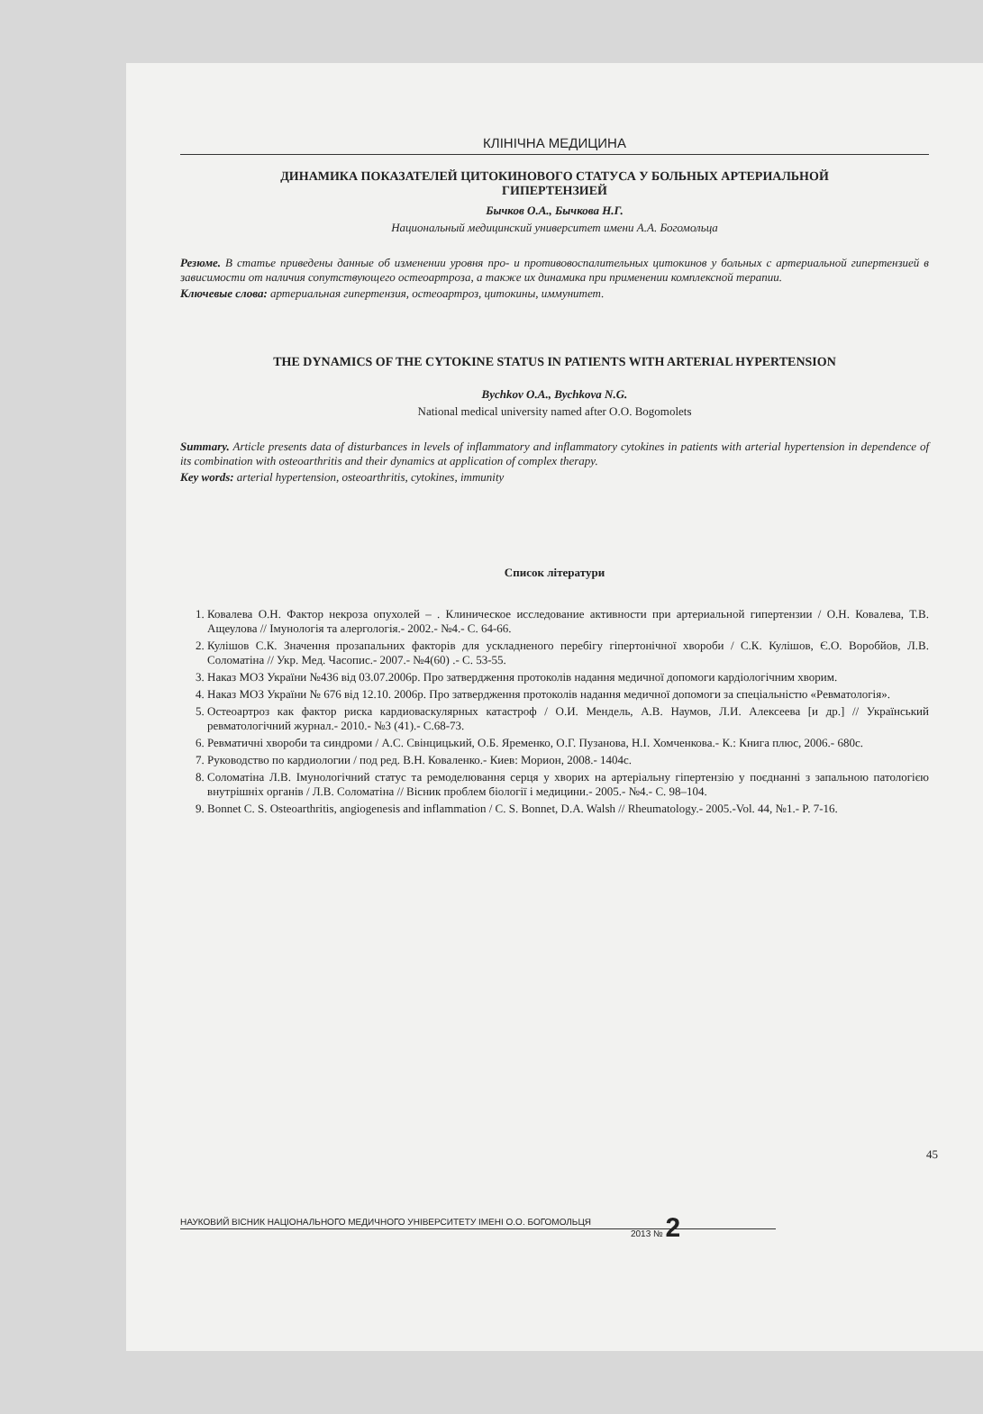КЛІНІЧНА МЕДИЦИНА
ДИНАМИКА ПОКАЗАТЕЛЕЙ ЦИТОКИНОВОГО СТАТУСА У БОЛЬНЫХ АРТЕРИАЛЬНОЙ ГИПЕРТЕНЗИЕЙ
Бычков О.А., Бычкова Н.Г.
Национальный медицинский университет имени А.А. Богомольца
Резюме. В статье приведены данные об изменении уровня про- и противовоспалительных цитокинов у больных с артериальной гипертензией в зависимости от наличия сопутствующего остеоартроза, а также их динамика при применении комплексной терапии.
Ключевые слова: артериальная гипертензия, остеоартроз, цитокины, иммунитет.
THE DYNAMICS OF THE CYTOKINE STATUS IN PATIENTS WITH ARTERIAL HYPERTENSION
Bychkov O.A., Bychkova N.G.
National medical university named after O.O. Bogomolets
Summary. Article presents data of disturbances in levels of inflammatory and inflammatory cytokines in patients with arterial hypertension in dependence of its combination with osteoarthritis and their dynamics at application of complex therapy.
Key words: arterial hypertension, osteoarthritis, cytokines, immunity
Список літератури
1. Ковалева О.Н. Фактор некроза опухолей – . Клиническое исследование активности при артериальной гипертензии / О.Н. Ковалева, Т.В. Ащеулова // Імунологія та алергологія.- 2002.- №4.- С. 64-66.
2. Кулішов С.К. Значення прозапальних факторів для ускладненого перебігу гіпертонічної хвороби / С.К. Кулішов, Є.О. Воробйов, Л.В. Соломатіна // Укр. Мед. Часопис.- 2007.- №4(60) .- С. 53-55.
3. Наказ МОЗ України №436 від 03.07.2006р. Про затвердження протоколів надання медичної допомоги кардіологічним хворим.
4. Наказ МОЗ України № 676 від 12.10. 2006р. Про затвердження протоколів надання медичної допомоги за спеціальністю «Ревматологія».
5. Остеоартроз как фактор риска кардиоваскулярных катастроф / О.И. Мендель, А.В. Наумов, Л.И. Алексеева [и др.] // Український ревматологічний журнал.- 2010.- №3 (41).- С.68-73.
6. Ревматичні хвороби та синдроми / А.С. Свінцицький, О.Б. Яременко, О.Г. Пузанова, Н.І. Хомченкова.- К.: Книга плюс, 2006.- 680с.
7. Руководство по кардиологии / под ред. В.Н. Коваленко.- Киев: Морион, 2008.- 1404с.
8. Соломатіна Л.В. Імунологічний статус та ремоделювання серця у хворих на артеріальну гіпертензію у поєднанні з запальною патологією внутрішніх органів / Л.В. Соломатіна // Вісник проблем біології і медицини.- 2005.- №4.- С. 98–104.
9. Bonnet C. S. Osteoarthritis, angiogenesis and inflammation / C. S. Bonnet, D.A. Walsh // Rheumatology.- 2005.-Vol. 44, №1.- P. 7-16.
45
НАУКОВИЙ ВІСНИК НАЦІОНАЛЬНОГО МЕДИЧНОГО УНІВЕРСИТЕТУ ІМЕНІ О.О. БОГОМОЛЬЦЯ
2013 № 2